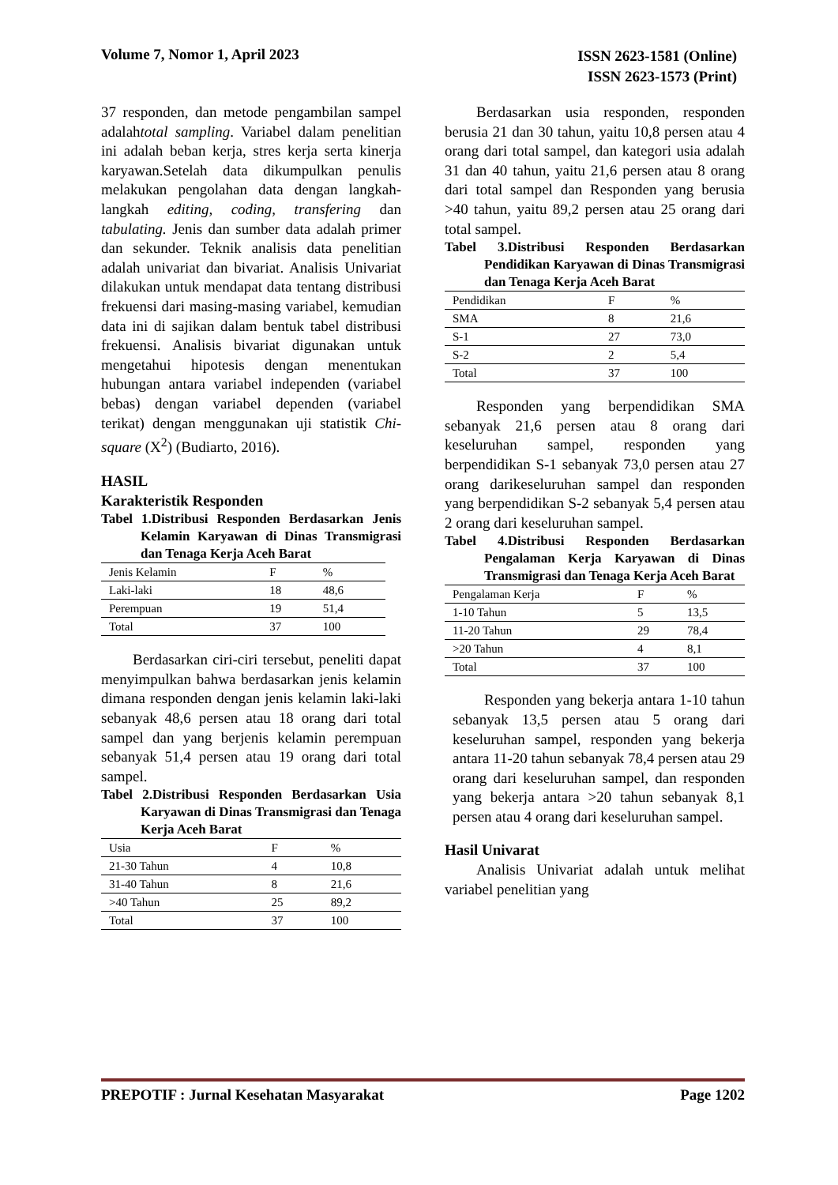Volume 7, Nomor 1, April 2023
ISSN 2623-1581 (Online)
ISSN 2623-1573 (Print)
37 responden, dan metode pengambilan sampel adalahtotal sampling. Variabel dalam penelitian ini adalah beban kerja, stres kerja serta kinerja karyawan.Setelah data dikumpulkan penulis melakukan pengolahan data dengan langkah-langkah editing, coding, transfering dan tabulating. Jenis dan sumber data adalah primer dan sekunder. Teknik analisis data penelitian adalah univariat dan bivariat. Analisis Univariat dilakukan untuk mendapat data tentang distribusi frekuensi dari masing-masing variabel, kemudian data ini di sajikan dalam bentuk tabel distribusi frekuensi. Analisis bivariat digunakan untuk mengetahui hipotesis dengan menentukan hubungan antara variabel independen (variabel bebas) dengan variabel dependen (variabel terikat) dengan menggunakan uji statistik Chi-square (X<sup>2</sup>) (Budiarto, 2016).
HASIL
Karakteristik Responden
Tabel 1.Distribusi Responden Berdasarkan Jenis Kelamin Karyawan di Dinas Transmigrasi dan Tenaga Kerja Aceh Barat
| Jenis Kelamin | F | % |
| Laki-laki | 18 | 48,6 |
| Perempuan | 19 | 51,4 |
| Total | 37 | 100 |
Berdasarkan ciri-ciri tersebut, peneliti dapat menyimpulkan bahwa berdasarkan jenis kelamin dimana responden dengan jenis kelamin laki-laki sebanyak 48,6 persen atau 18 orang dari total sampel dan yang berjenis kelamin perempuan sebanyak 51,4 persen atau 19 orang dari total sampel.
Tabel 2.Distribusi Responden Berdasarkan Usia Karyawan di Dinas Transmigrasi dan Tenaga Kerja Aceh Barat
| Usia | F | % |
| 21-30 Tahun | 4 | 10,8 |
| 31-40 Tahun | 8 | 21,6 |
| >40 Tahun | 25 | 89,2 |
| Total | 37 | 100 |
Berdasarkan usia responden, responden berusia 21 dan 30 tahun, yaitu 10,8 persen atau 4 orang dari total sampel, dan kategori usia adalah 31 dan 40 tahun, yaitu 21,6 persen atau 8 orang dari total sampel dan Responden yang berusia >40 tahun, yaitu 89,2 persen atau 25 orang dari total sampel.
Tabel 3.Distribusi Responden Berdasarkan Pendidikan Karyawan di Dinas Transmigrasi dan Tenaga Kerja Aceh Barat
| Pendidikan | F | % |
| SMA | 8 | 21,6 |
| S-1 | 27 | 73,0 |
| S-2 | 2 | 5,4 |
| Total | 37 | 100 |
Responden yang berpendidikan SMA sebanyak 21,6 persen atau 8 orang dari keseluruhan sampel, responden yang berpendidikan S-1 sebanyak 73,0 persen atau 27 orang darikeseluruhan sampel dan responden yang berpendidikan S-2 sebanyak 5,4 persen atau 2 orang dari keseluruhan sampel.
Tabel 4.Distribusi Responden Berdasarkan Pengalaman Kerja Karyawan di Dinas Transmigrasi dan Tenaga Kerja Aceh Barat
| Pengalaman Kerja | F | % |
| 1-10 Tahun | 5 | 13,5 |
| 11-20 Tahun | 29 | 78,4 |
| >20 Tahun | 4 | 8,1 |
| Total | 37 | 100 |
Responden yang bekerja antara 1-10 tahun sebanyak 13,5 persen atau 5 orang dari keseluruhan sampel, responden yang bekerja antara 11-20 tahun sebanyak 78,4 persen atau 29 orang dari keseluruhan sampel, dan responden yang bekerja antara >20 tahun sebanyak 8,1 persen atau 4 orang dari keseluruhan sampel.
Hasil Univarat
Analisis Univariat adalah untuk melihat variabel penelitian yang
PREPOTIF : Jurnal Kesehatan Masyarakat
Page 1202